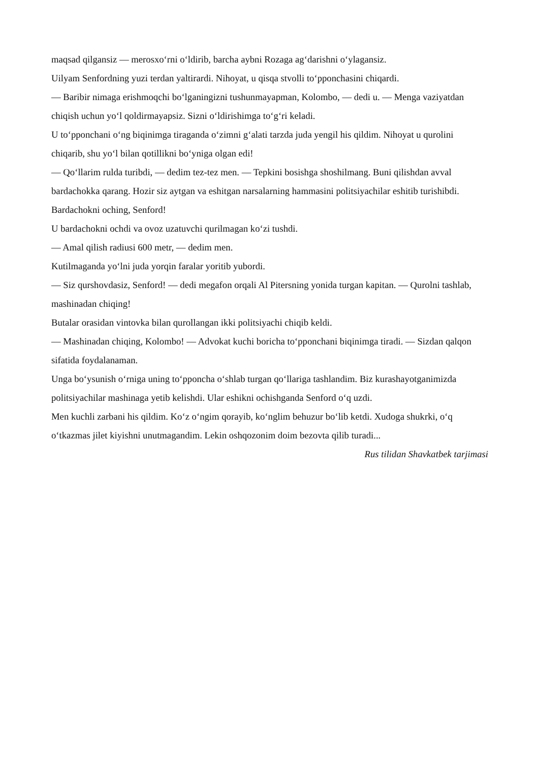maqsad qilgansiz — merosxo‘rni o‘ldirib, barcha aybni Rozaga ag‘darishni o‘ylagansiz.
Uilyam Senfordning yuzi terdan yaltirardi. Nihoyat, u qisqa stvolli to‘pponchasini chiqardi.
— Baribir nimaga erishmoqchi bo‘lganingizni tushunmayapman, Kolombo, — dedi u. — Menga vaziyatdan chiqish uchun yo‘l qoldirmayapsiz. Sizni o‘ldirishimga to‘g‘ri keladi.
U to‘pponchani o‘ng biqinimga tiraganda o‘zimni g‘alati tarzda juda yengil his qildim. Nihoyat u qurolini chiqarib, shu yo‘l bilan qotillikni bo‘yniga olgan edi!
— Qo‘llarim rulda turibdi, — dedim tez-tez men. — Tepkini bosishga shoshilmang. Buni qilishdan avval bardachokka qarang. Hozir siz aytgan va eshitgan narsalarning hammasini politsiyachilar eshitib turishibdi. Bardachokni oching, Senford!
U bardachokni ochdi va ovoz uzatuvchi qurilmagan ko‘zi tushdi.
— Amal qilish radiusi 600 metr, — dedim men.
Kutilmaganda yo‘lni juda yorqin faralar yoritib yubordi.
— Siz qurshovdasiz, Senford! — dedi megafon orqali Al Pitersning yonida turgan kapitan. — Qurolni tashlab, mashinadan chiqing!
Butalar orasidan vintovka bilan qurollangan ikki politsiyachi chiqib keldi.
— Mashinadan chiqing, Kolombo! — Advokat kuchi boricha to‘pponchani biqinimga tiradi. — Sizdan qalqon sifatida foydalanaman.
Unga bo‘ysunish o‘rniga uning to‘pponcha o‘shlab turgan qo‘llariga tashlandim. Biz kurashayotganimizda politsiyachilar mashinaga yetib kelishdi. Ular eshikni ochishganda Senford o‘q uzdi.
Men kuchli zarbani his qildim. Ko‘z o‘ngim qorayib, ko‘nglim behuzur bo‘lib ketdi. Xudoga shukrki, o‘q o‘tkazmas jilet kiyishni unutmagandim. Lekin oshqozonim doim bezovta qilib turadi...
Rus tilidan Shavkatbek tarjimasi